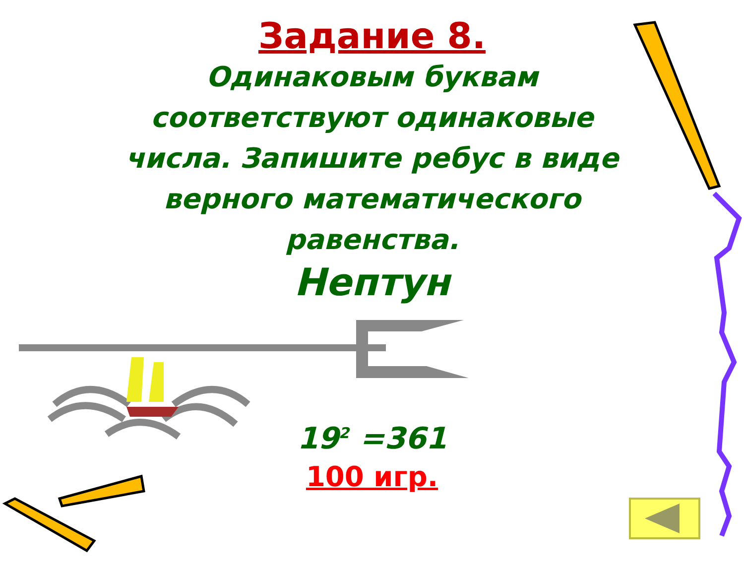Задание 8.
Одинаковым буквам соответствуют одинаковые числа. Запишите ребус в виде верного математического равенства.
Нептун
19<sup>2</sup> =361
100 игр.